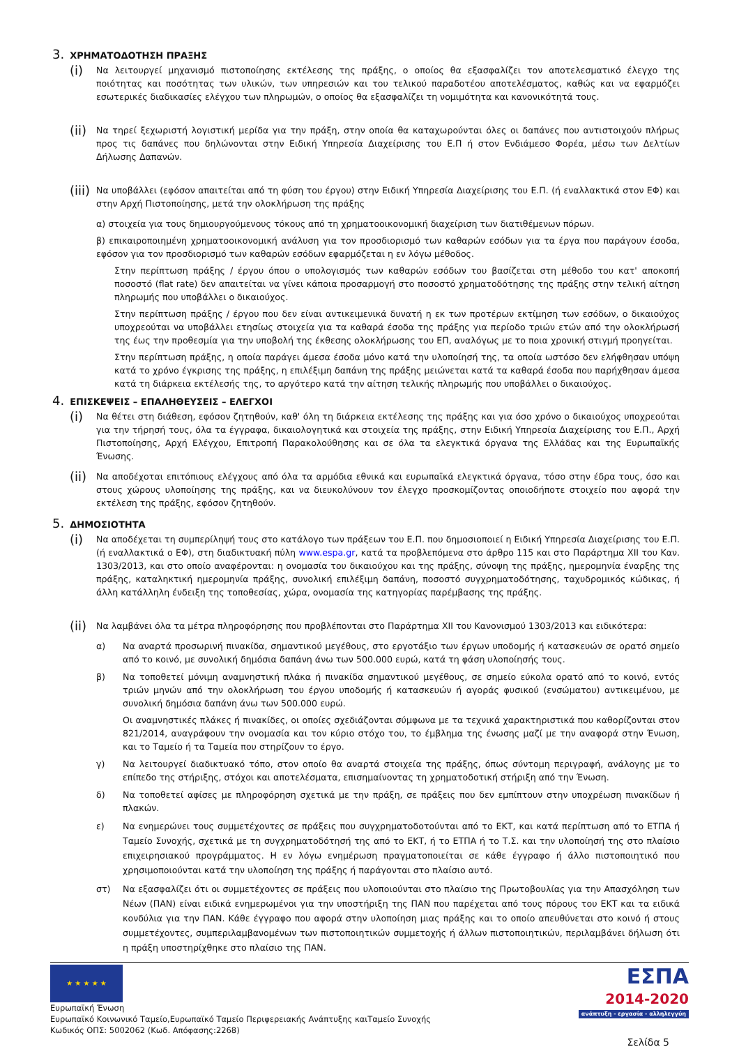3. ΧΡΗΜΑΤΟΔΟΤΗΣΗ ΠΡΑΞΗΣ
(i)
Να λειτουργεί μηχανισμό πιστοποίησης εκτέλεσης της πράξης, ο οποίος θα εξασφαλίζει τον αποτελεσματικό έλεγχο της ποιότητας και ποσότητας των υλικών, των υπηρεσιών και του τελικού παραδοτέου αποτελέσματος, καθώς και να εφαρμόζει εσωτερικές διαδικασίες ελέγχου των πληρωμών, ο οποίος θα εξασφαλίζει τη νομιμότητα και κανονικότητά τους.
(ii)
Να τηρεί ξεχωριστή λογιστική μερίδα για την πράξη, στην οποία θα καταχωρούνται όλες οι δαπάνες που αντιστοιχούν πλήρως προς τις δαπάνες που δηλώνονται στην Ειδική Υπηρεσία Διαχείρισης του Ε.Π ή στον Ενδιάμεσο Φορέα, μέσω των Δελτίων Δήλωσης Δαπανών.
(iii)
Να υποβάλλει (εφόσον απαιτείται από τη φύση του έργου) στην Ειδική Υπηρεσία Διαχείρισης του Ε.Π. (ή εναλλακτικά στον ΕΦ) και στην Αρχή Πιστοποίησης, μετά την ολοκλήρωση της πράξης
α) στοιχεία για τους δημιουργούμενους τόκους από τη χρηματοοικονομική διαχείριση των διατιθέμενων πόρων.
β) επικαιροποιημένη χρηματοοικονομική ανάλυση για τον προσδιορισμό των καθαρών εσόδων για τα έργα που παράγουν έσοδα, εφόσον για τον προσδιορισμό των καθαρών εσόδων εφαρμόζεται η εν λόγω μέθοδος.
Στην περίπτωση πράξης / έργου όπου ο υπολογισμός των καθαρών εσόδων του βασίζεται στη μέθοδο του κατ' αποκοπή ποσοστό (flat rate) δεν απαιτείται να γίνει κάποια προσαρμογή στο ποσοστό χρηματοδότησης της πράξης στην τελική αίτηση πληρωμής που υποβάλλει ο δικαιούχος.
Στην περίπτωση πράξης / έργου που δεν είναι αντικειμενικά δυνατή η εκ των προτέρων εκτίμηση των εσόδων, ο δικαιούχος υποχρεούται να υποβάλλει ετησίως στοιχεία για τα καθαρά έσοδα της πράξης για περίοδο τριών ετών από την ολοκλήρωσή της έως την προθεσμία για την υποβολή της έκθεσης ολοκλήρωσης του ΕΠ, αναλόγως με το ποια χρονική στιγμή προηγείται.
Στην περίπτωση πράξης, η οποία παράγει άμεσα έσοδα μόνο κατά την υλοποίησή της, τα οποία ωστόσο δεν ελήφθησαν υπόψη κατά το χρόνο έγκρισης της πράξης, η επιλέξιμη δαπάνη της πράξης μειώνεται κατά τα καθαρά έσοδα που παρήχθησαν άμεσα κατά τη διάρκεια εκτέλεσής της, το αργότερο κατά την αίτηση τελικής πληρωμής που υποβάλλει ο δικαιούχος.
4. ΕΠΙΣΚΕΨΕΙΣ – ΕΠΑΛΗΘΕΥΣΕΙΣ – ΕΛΕΓΧΟΙ
(i)
Να θέτει στη διάθεση, εφόσον ζητηθούν, καθ' όλη τη διάρκεια εκτέλεσης της πράξης και για όσο χρόνο ο δικαιούχος υποχρεούται για την τήρησή τους, όλα τα έγγραφα, δικαιολογητικά και στοιχεία της πράξης, στην Ειδική Υπηρεσία Διαχείρισης του Ε.Π., Αρχή Πιστοποίησης, Αρχή Ελέγχου, Επιτροπή Παρακολούθησης και σε όλα τα ελεγκτικά όργανα της Ελλάδας και της Ευρωπαϊκής Ένωσης.
(ii)
Να αποδέχοται επιτόπιους ελέγχους από όλα τα αρμόδια εθνικά και ευρωπαϊκά ελεγκτικά όργανα, τόσο στην έδρα τους, όσο και στους χώρους υλοποίησης της πράξης, και να διευκολύνουν τον έλεγχο προσκομίζοντας οποιοδήποτε στοιχείο που αφορά την εκτέλεση της πράξης, εφόσον ζητηθούν.
5. ΔΗΜΟΣΙΟΤΗΤΑ
(i)
Να αποδέχεται τη συμπερίληψή τους στο κατάλογο των πράξεων του Ε.Π. που δημοσιοποιεί η Ειδική Υπηρεσία Διαχείρισης του Ε.Π. (ή εναλλακτικά ο ΕΦ), στη διαδικτυακή πύλη www.espa.gr, κατά τα προβλεπόμενα στο άρθρο 115 και στο Παράρτημα XII του Καν. 1303/2013, και στο οποίο αναφέρονται: η ονομασία του δικαιούχου και της πράξης, σύνοψη της πράξης, ημερομηνία έναρξης της πράξης, καταληκτική ημερομηνία πράξης, συνολική επιλέξιμη δαπάνη, ποσοστό συγχρηματοδότησης, ταχυδρομικός κώδικας, ή άλλη κατάλληλη ένδειξη της τοποθεσίας, χώρα, ονομασία της κατηγορίας παρέμβασης της πράξης.
(ii)
Να λαμβάνει όλα τα μέτρα πληροφόρησης που προβλέπονται στο Παράρτημα XII του Κανονισμού 1303/2013 και ειδικότερα:
α) Να αναρτά προσωρινή πινακίδα, σημαντικού μεγέθους, στο εργοτάξιο των έργων υποδομής ή κατασκευών σε ορατό σημείο από το κοινό, με συνολική δημόσια δαπάνη άνω των 500.000 ευρώ, κατά τη φάση υλοποίησής τους.
β) Να τοποθετεί μόνιμη αναμνηστική πλάκα ή πινακίδα σημαντικού μεγέθους, σε σημείο εύκολα ορατό από το κοινό, εντός τριών μηνών από την ολοκλήρωση του έργου υποδομής ή κατασκευών ή αγοράς φυσικού (ενσώματου) αντικειμένου, με συνολική δημόσια δαπάνη άνω των 500.000 ευρώ.
Οι αναμνηστικές πλάκες ή πινακίδες, οι οποίες σχεδιάζονται σύμφωνα με τα τεχνικά χαρακτηριστικά που καθορίζονται στον 821/2014, αναγράφουν την ονομασία και τον κύριο στόχο του, το έμβλημα της ένωσης μαζί με την αναφορά στην Ένωση, και το Ταμείο ή τα Ταμεία που στηρίζουν το έργο.
γ) Να λειτουργεί διαδικτυακό τόπο, στον οποίο θα αναρτά στοιχεία της πράξης, όπως σύντομη περιγραφή, ανάλογης με το επίπεδο της στήριξης, στόχοι και αποτελέσματα, επισημαίνοντας τη χρηματοδοτική στήριξη από την Ένωση.
δ) Να τοποθετεί αφίσες με πληροφόρηση σχετικά με την πράξη, σε πράξεις που δεν εμπίπτουν στην υποχρέωση πινακίδων ή πλακών.
ε) Να ενημερώνει τους συμμετέχοντες σε πράξεις που συγχρηματοδοτούνται από το ΕΚΤ, και κατά περίπτωση από το ΕΤΠΑ ή Ταμείο Συνοχής, σχετικά με τη συγχρηματοδότησή της από το ΕΚΤ, ή το ΕΤΠΑ ή το Τ.Σ. και την υλοποίησή της στο πλαίσιο επιχειρησιακού προγράμματος. Η εν λόγω ενημέρωση πραγματοποιείται σε κάθε έγγραφο ή άλλο πιστοποιητικό που χρησιμοποιούνται κατά την υλοποίηση της πράξης ή παράγονται στο πλαίσιο αυτό.
στ) Να εξασφαλίζει ότι οι συμμετέχοντες σε πράξεις που υλοποιούνται στο πλαίσιο της Πρωτοβουλίας για την Απασχόληση των Νέων (ΠΑΝ) είναι ειδικά ενημερωμένοι για την υποστήριξη της ΠΑΝ που παρέχεται από τους πόρους του ΕΚΤ και τα ειδικά κονδύλια για την ΠΑΝ. Κάθε έγγραφο που αφορά στην υλοποίηση μιας πράξης και το οποίο απευθύνεται στο κοινό ή στους συμμετέχοντες, συμπεριλαμβανομένων των πιστοποιητικών συμμετοχής ή άλλων πιστοποιητικών, περιλαμβάνει δήλωση ότι η πράξη υποστηρίχθηκε στο πλαίσιο της ΠΑΝ.
★ ★ ★ ★ ★
Ευρωπαϊκή Ένωση
Ευρωπαϊκό Κοινωνικό Ταμείο,Ευρωπαϊκό Ταμείο Περιφερειακής Ανάπτυξης καιΤαμείο Συνοχής
Κωδικός ΟΠΣ: 5002062 (Κωδ. Απόφασης:2268)
ΕΣΠΑ
2014-2020
ανάπτυξη - εργασία - αλληλεγγύη
Σελίδα 5